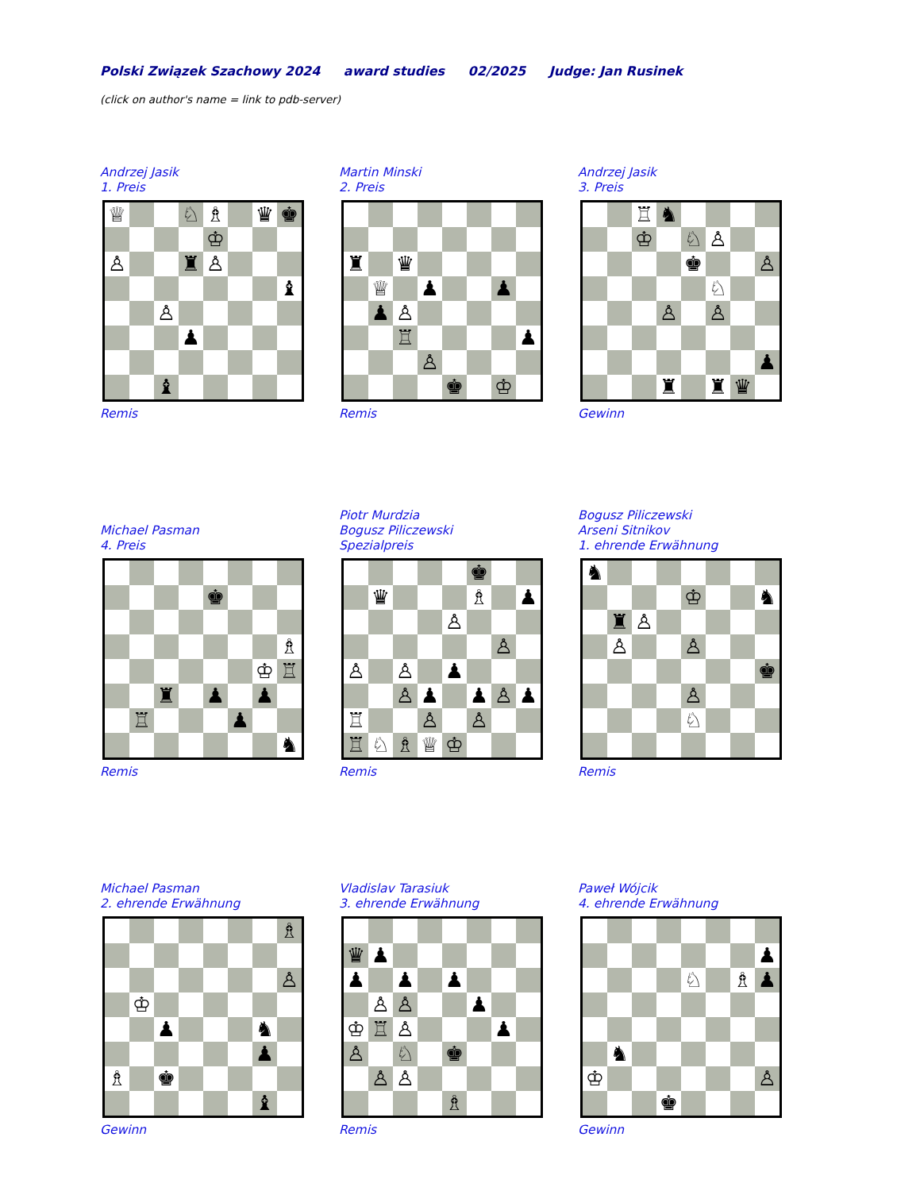Polski Związek Szachowy 2024 award studies 02/2025 Judge: Jan Rusinek
(click on author's name = link to pdb-server)
Andrzej Jasik
1. Preis
| ♕ | | | ♘ | ♗ | | ♛ | ♚ |
| | | | | ♔ | | | |
| ♙ | | | ♜ | ♙ | | | |
| | | | | | | | ♝ |
| | | ♙ | | | | | |
| | | | ♟ | | | | |
| | | ♝ | | | | | |
Remis
Martin Minski
2. Preis
| ♜ | | ♛ | | | | | |
| | ♕ | | ♟ | | | ♟ | |
| | ♟ | ♙ | | | | | |
| | | ♖ | | | | | ♟ |
| | | | ♙ | | | | |
| | | | | ♚ | | ♔ | |
Remis
Andrzej Jasik
3. Preis
| | | ♖ | ♞ | | | | |
| | | ♔ | | ♘ | ♙ | | |
| | | | | ♚ | | | ♙ |
| | | | | | ♘ | | |
| | | | ♙ | | ♙ | | |
| | | | | | | | ♟ |
| | | | ♜ | | ♜ | ♛ | |
Gewinn
Michael Pasman
4. Preis
| | | | | ♚ | | | |
| | | | | | | | ♗ |
| | | | | | | ♔ | ♖ |
| | | ♜ | | ♟ | | ♟ | |
| | ♖ | | | | ♟ | | |
| | | | | | | | ♞ |
Remis
Piotr Murdzia
Bogusz Piliczewski
Spezialpreis
| | | | | | ♚ | | |
| | ♛ | | | | ♗ | | ♟ |
| | | | | ♙ | | | |
| | | | | | | ♙ | |
| ♙ | | ♙ | | ♟ | | | |
| | | ♙ | ♟ | | ♟ | ♙ | ♟ |
| ♖ | | | ♙ | | ♙ | | |
| ♖ | ♘ | ♗ | ♕ | ♔ | | | |
Remis
Bogusz Piliczewski
Arseni Sitnikov
1. ehrende Erwähnung
| ♞ | | | | | | | |
| | | | | ♔ | | | ♞ |
| | ♜ | ♙ | | | | | |
| | ♙ | | | ♙ | | | |
| | | | | | | | ♚ |
| | | | | ♙ | | | |
| | | | | ♘ | | | |
Remis
Michael Pasman
2. ehrende Erwähnung
| | | | | | | | ♗ |
| | | | | | | | ♙ |
| | ♔ | | | | | | |
| | | ♟ | | | | ♞ | |
| | | | | | | ♟ | |
| ♗ | | ♚ | | | | | |
| | | | | | | ♝ | |
Gewinn
Vladislav Tarasiuk
3. ehrende Erwähnung
| ♛ | ♟ | | | | | | |
| ♟ | | ♟ | | ♟ | | | |
| | ♙ | ♙ | | | ♟ | | |
| ♔ | ♖ | ♙ | | | | ♟ | |
| ♙ | | ♘ | | ♚ | | | |
| | ♙ | ♙ | | | | | |
| | | | | ♗ | | | |
Remis
Paweł Wójcik
4. ehrende Erwähnung
| | | | | | | | ♟ |
| | | | | ♘ | | ♗ | ♟ |
| | ♞ | | | | | | |
| ♔ | | | | | | | ♙ |
| | | | ♚ | | | | |
Gewinn